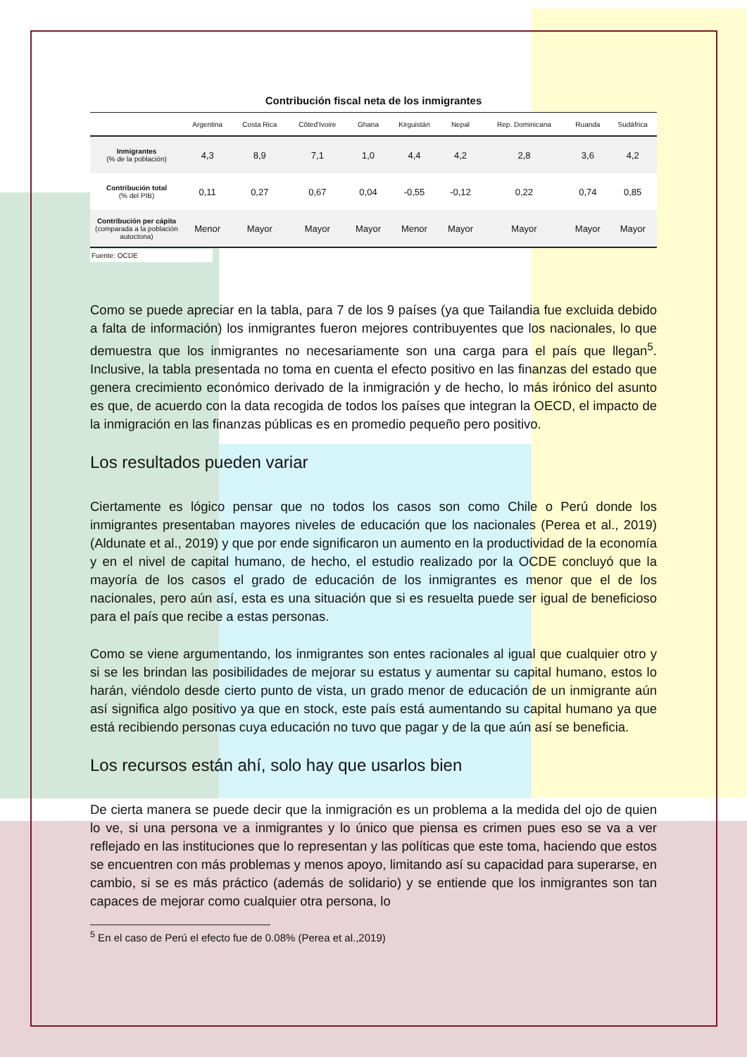Contribución fiscal neta de los inmigrantes
| | Argentina | Costa Rica | Côted'Ivoire | Ghana | Kirguistán | Nepal | Rep. Dominicana | Ruanda | Sudáfrica |
| --- | --- | --- | --- | --- | --- | --- | --- | --- | --- |
| Inmigrantes (% de la población) | 4,3 | 8,9 | 7,1 | 1,0 | 4,4 | 4,2 | 2,8 | 3,6 | 4,2 |
| Contribución total (% del PIB) | 0,11 | 0,27 | 0,67 | 0,04 | -0,55 | -0,12 | 0,22 | 0,74 | 0,85 |
| Contribución per cápita (comparada a la población autoctona) | Menor | Mayor | Mayor | Mayor | Menor | Mayor | Mayor | Mayor | Mayor |
Fuente: OCDE
Como se puede apreciar en la tabla, para 7 de los 9 países (ya que Tailandia fue excluida debido a falta de información) los inmigrantes fueron mejores contribuyentes que los nacionales, lo que demuestra que los inmigrantes no necesariamente son una carga para el país que llegan<sup>5</sup>. Inclusive, la tabla presentada no toma en cuenta el efecto positivo en las finanzas del estado que genera crecimiento económico derivado de la inmigración y de hecho, lo más irónico del asunto es que, de acuerdo con la data recogida de todos los países que integran la OECD, el impacto de la inmigración en las finanzas públicas es en promedio pequeño pero positivo.
Los resultados pueden variar
Ciertamente es lógico pensar que no todos los casos son como Chile o Perú donde los inmigrantes presentaban mayores niveles de educación que los nacionales (Perea et al., 2019) (Aldunate et al., 2019) y que por ende significaron un aumento en la productividad de la economía y en el nivel de capital humano, de hecho, el estudio realizado por la OCDE concluyó que la mayoría de los casos el grado de educación de los inmigrantes es menor que el de los nacionales, pero aún así, esta es una situación que si es resuelta puede ser igual de beneficioso para el país que recibe a estas personas.
Como se viene argumentando, los inmigrantes son entes racionales al igual que cualquier otro y si se les brindan las posibilidades de mejorar su estatus y aumentar su capital humano, estos lo harán, viéndolo desde cierto punto de vista, un grado menor de educación de un inmigrante aún así significa algo positivo ya que en stock, este país está aumentando su capital humano ya que está recibiendo personas cuya educación no tuvo que pagar y de la que aún así se beneficia.
Los recursos están ahí, solo hay que usarlos bien
De cierta manera se puede decir que la inmigración es un problema a la medida del ojo de quien lo ve, si una persona ve a inmigrantes y lo único que piensa es crimen pues eso se va a ver reflejado en las instituciones que lo representan y las políticas que este toma, haciendo que estos se encuentren con más problemas y menos apoyo, limitando así su capacidad para superarse, en cambio, si se es más práctico (además de solidario) y se entiende que los inmigrantes son tan capaces de mejorar como cualquier otra persona, lo
<sup>5</sup> En el caso de Perú el efecto fue de 0.08% (Perea et al.,2019)